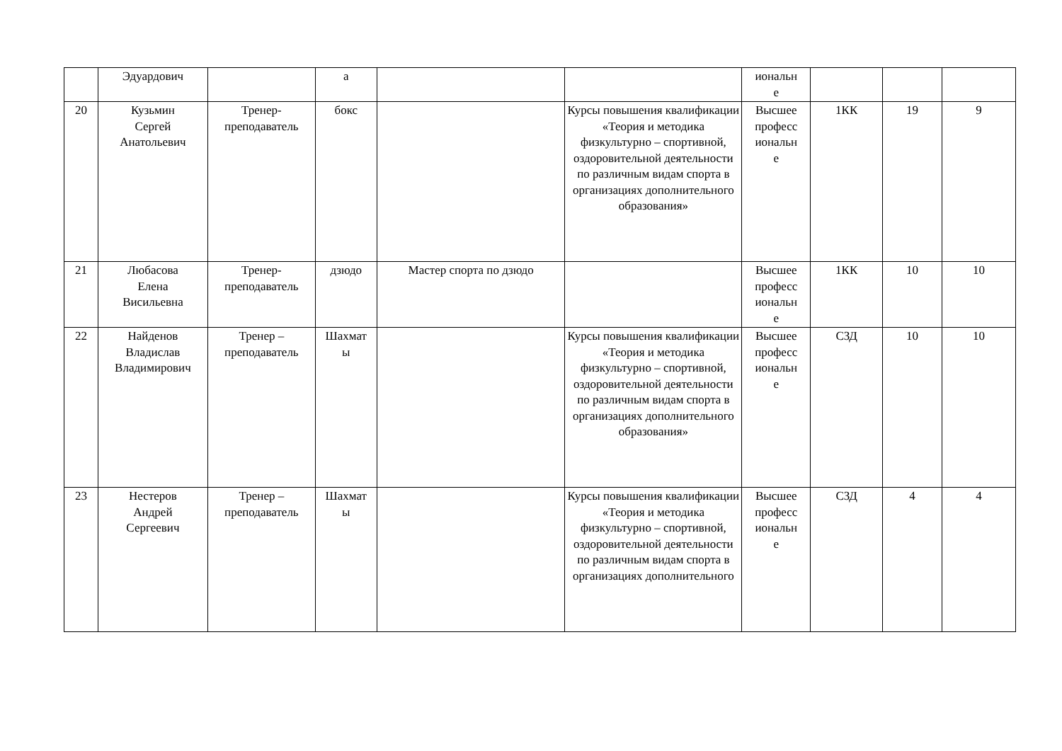| | Эдуардович | | а | | | иональн е | | | |
| 20 | Кузьмин Сергей Анатольевич | Тренер- преподаватель | бокс | | Курсы повышения квалификации «Теория и методика физкультурно – спортивной, оздоровительной деятельности по различным видам спорта в организациях дополнительного образования» | Высшее професс иональн е | 1КК | 19 | 9 |
| 21 | Любасова Елена Висильевна | Тренер- преподаватель | дзюдо | Мастер спорта по дзюдо | | Высшее професс иональн е | 1КК | 10 | 10 |
| 22 | Найденов Владислав Владимирович | Тренер – преподаватель | Шахмат ы | | Курсы повышения квалификации «Теория и методика физкультурно – спортивной, оздоровительной деятельности по различным видам спорта в организациях дополнительного образования» | Высшее професс иональн е | СЗД | 10 | 10 |
| 23 | Нестеров Андрей Сергеевич | Тренер – преподаватель | Шахмат ы | | Курсы повышения квалификации «Теория и методика физкультурно – спортивной, оздоровительной деятельности по различным видам спорта в организациях дополнительного | Высшее професс иональн е | СЗД | 4 | 4 |